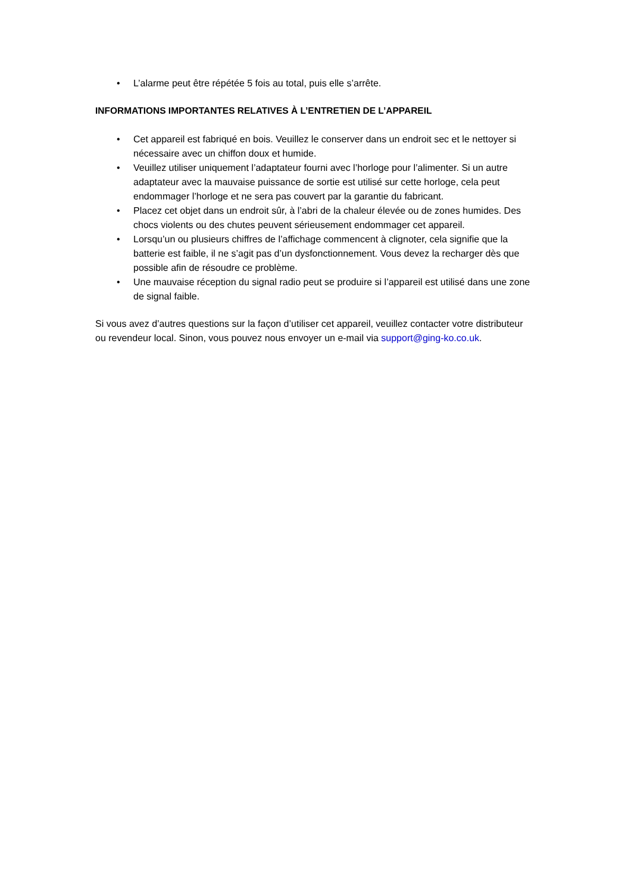• L’alarme peut être répétée 5 fois au total, puis elle s’arrête.
INFORMATIONS IMPORTANTES RELATIVES À L’ENTRETIEN DE L’APPAREIL
• Cet appareil est fabriqué en bois. Veuillez le conserver dans un endroit sec et le nettoyer si nécessaire avec un chiffon doux et humide.
• Veuillez utiliser uniquement l’adaptateur fourni avec l’horloge pour l’alimenter. Si un autre adaptateur avec la mauvaise puissance de sortie est utilisé sur cette horloge, cela peut endommager l’horloge et ne sera pas couvert par la garantie du fabricant.
• Placez cet objet dans un endroit sûr, à l’abri de la chaleur élevée ou de zones humides. Des chocs violents ou des chutes peuvent sérieusement endommager cet appareil.
• Lorsqu’un ou plusieurs chiffres de l’affichage commencent à clignoter, cela signifie que la batterie est faible, il ne s’agit pas d’un dysfonctionnement. Vous devez la recharger dès que possible afin de résoudre ce problème.
• Une mauvaise réception du signal radio peut se produire si l’appareil est utilisé dans une zone de signal faible.
Si vous avez d’autres questions sur la façon d’utiliser cet appareil, veuillez contacter votre distributeur ou revendeur local. Sinon, vous pouvez nous envoyer un e-mail via support@ging-ko.co.uk.